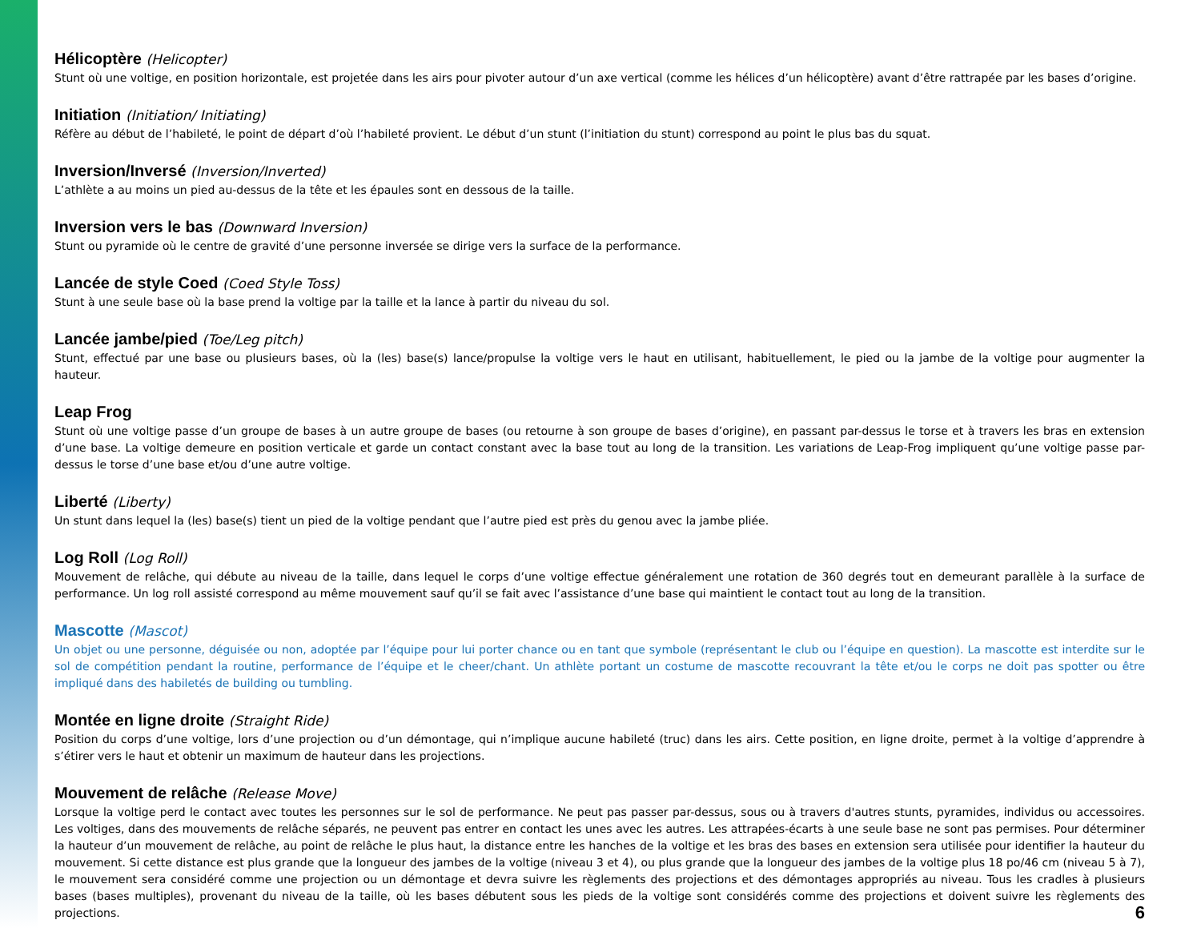Hélicoptère (Helicopter)
Stunt où une voltige, en position horizontale, est projetée dans les airs pour pivoter autour d’un axe vertical (comme les hélices d’un hélicoptère) avant d’être rattrapée par les bases d’origine.
Initiation (Initiation/ Initiating)
Réfère au début de l’habileté, le point de départ d’où l’habileté provient. Le début d’un stunt (l’initiation du stunt) correspond au point le plus bas du squat.
Inversion/Inversé (Inversion/Inverted)
L’athlète a au moins un pied au-dessus de la tête et les épaules sont en dessous de la taille.
Inversion vers le bas (Downward Inversion)
Stunt ou pyramide où le centre de gravité d’une personne inversée se dirige vers la surface de la performance.
Lancée de style Coed (Coed Style Toss)
Stunt à une seule base où la base prend la voltige par la taille et la lance à partir du niveau du sol.
Lancée jambe/pied (Toe/Leg pitch)
Stunt, effectué par une base ou plusieurs bases, où la (les) base(s) lance/propulse la voltige vers le haut en utilisant, habituellement, le pied ou la jambe de la voltige pour augmenter la hauteur.
Leap Frog
Stunt où une voltige passe d’un groupe de bases à un autre groupe de bases (ou retourne à son groupe de bases d’origine), en passant par-dessus le torse et à travers les bras en extension d’une base. La voltige demeure en position verticale et garde un contact constant avec la base tout au long de la transition. Les variations de Leap-Frog impliquent qu’une voltige passe par-dessus le torse d’une base et/ou d’une autre voltige.
Liberté (Liberty)
Un stunt dans lequel la (les) base(s) tient un pied de la voltige pendant que l’autre pied est près du genou avec la jambe pliée.
Log Roll (Log Roll)
Mouvement de relâche, qui débute au niveau de la taille, dans lequel le corps d’une voltige effectue généralement une rotation de 360 degrés tout en demeurant parallèle à la surface de performance. Un log roll assisté correspond au même mouvement sauf qu’il se fait avec l’assistance d’une base qui maintient le contact tout au long de la transition.
Mascotte (Mascot)
Un objet ou une personne, déguisée ou non, adoptée par l’équipe pour lui porter chance ou en tant que symbole (représentant le club ou l’équipe en question). La mascotte est interdite sur le sol de compétition pendant la routine, performance de l’équipe et le cheer/chant. Un athlète portant un costume de mascotte recouvrant la tête et/ou le corps ne doit pas spotter ou être impliqué dans des habiletés de building ou tumbling.
Montée en ligne droite (Straight Ride)
Position du corps d’une voltige, lors d’une projection ou d’un démontage, qui n’implique aucune habileté (truc) dans les airs. Cette position, en ligne droite, permet à la voltige d’apprendre à s’étirer vers le haut et obtenir un maximum de hauteur dans les projections.
Mouvement de relâche (Release Move)
Lorsque la voltige perd le contact avec toutes les personnes sur le sol de performance. Ne peut pas passer par-dessus, sous ou à travers d'autres stunts, pyramides, individus ou accessoires. Les voltiges, dans des mouvements de relâche séparés, ne peuvent pas entrer en contact les unes avec les autres. Les attrapées-écarts à une seule base ne sont pas permises. Pour déterminer la hauteur d’un mouvement de relâche, au point de relâche le plus haut, la distance entre les hanches de la voltige et les bras des bases en extension sera utilisée pour identifier la hauteur du mouvement. Si cette distance est plus grande que la longueur des jambes de la voltige (niveau 3 et 4), ou plus grande que la longueur des jambes de la voltige plus 18 po/46 cm (niveau 5 à 7), le mouvement sera considéré comme une projection ou un démontage et devra suivre les règlements des projections et des démontages appropriés au niveau. Tous les cradles à plusieurs bases (bases multiples), provenant du niveau de la taille, où les bases débutent sous les pieds de la voltige sont considérés comme des projections et doivent suivre les règlements des projections.
6